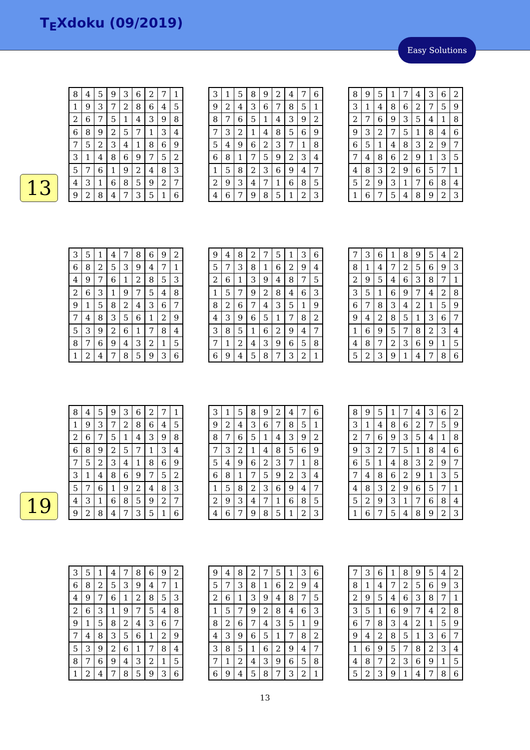T<sub>E</sub>Xdoku (09/2019)
Easy Solutions
13
| 8 | 4 | 5 | 9 | 3 | 6 | 2 | 7 | 1 |
| 1 | 9 | 3 | 7 | 2 | 8 | 6 | 4 | 5 |
| 2 | 6 | 7 | 5 | 1 | 4 | 3 | 9 | 8 |
| 6 | 8 | 9 | 2 | 5 | 7 | 1 | 3 | 4 |
| 7 | 5 | 2 | 3 | 4 | 1 | 8 | 6 | 9 |
| 3 | 1 | 4 | 8 | 6 | 9 | 7 | 5 | 2 |
| 5 | 7 | 6 | 1 | 9 | 2 | 4 | 8 | 3 |
| 4 | 3 | 1 | 6 | 8 | 5 | 9 | 2 | 7 |
| 9 | 2 | 8 | 4 | 7 | 3 | 5 | 1 | 6 |
| 3 | 1 | 5 | 8 | 9 | 2 | 4 | 7 | 6 |
| 9 | 2 | 4 | 3 | 6 | 7 | 8 | 5 | 1 |
| 8 | 7 | 6 | 5 | 1 | 4 | 3 | 9 | 2 |
| 7 | 3 | 2 | 1 | 4 | 8 | 5 | 6 | 9 |
| 5 | 4 | 9 | 6 | 2 | 3 | 7 | 1 | 8 |
| 6 | 8 | 1 | 7 | 5 | 9 | 2 | 3 | 4 |
| 1 | 5 | 8 | 2 | 3 | 6 | 9 | 4 | 7 |
| 2 | 9 | 3 | 4 | 7 | 1 | 6 | 8 | 5 |
| 4 | 6 | 7 | 9 | 8 | 5 | 1 | 2 | 3 |
| 8 | 9 | 5 | 1 | 7 | 4 | 3 | 6 | 2 |
| 3 | 1 | 4 | 8 | 6 | 2 | 7 | 5 | 9 |
| 2 | 7 | 6 | 9 | 3 | 5 | 4 | 1 | 8 |
| 9 | 3 | 2 | 7 | 5 | 1 | 8 | 4 | 6 |
| 6 | 5 | 1 | 4 | 8 | 3 | 2 | 9 | 7 |
| 7 | 4 | 8 | 6 | 2 | 9 | 1 | 3 | 5 |
| 4 | 8 | 3 | 2 | 9 | 6 | 5 | 7 | 1 |
| 5 | 2 | 9 | 3 | 1 | 7 | 6 | 8 | 4 |
| 1 | 6 | 7 | 5 | 4 | 8 | 9 | 2 | 3 |
| 3 | 5 | 1 | 4 | 7 | 8 | 6 | 9 | 2 |
| 6 | 8 | 2 | 5 | 3 | 9 | 4 | 7 | 1 |
| 4 | 9 | 7 | 6 | 1 | 2 | 8 | 5 | 3 |
| 2 | 6 | 3 | 1 | 9 | 7 | 5 | 4 | 8 |
| 9 | 1 | 5 | 8 | 2 | 4 | 3 | 6 | 7 |
| 7 | 4 | 8 | 3 | 5 | 6 | 1 | 2 | 9 |
| 5 | 3 | 9 | 2 | 6 | 1 | 7 | 8 | 4 |
| 8 | 7 | 6 | 9 | 4 | 3 | 2 | 1 | 5 |
| 1 | 2 | 4 | 7 | 8 | 5 | 9 | 3 | 6 |
| 9 | 4 | 8 | 2 | 7 | 5 | 1 | 3 | 6 |
| 5 | 7 | 3 | 8 | 1 | 6 | 2 | 9 | 4 |
| 2 | 6 | 1 | 3 | 9 | 4 | 8 | 7 | 5 |
| 1 | 5 | 7 | 9 | 2 | 8 | 4 | 6 | 3 |
| 8 | 2 | 6 | 7 | 4 | 3 | 5 | 1 | 9 |
| 4 | 3 | 9 | 6 | 5 | 1 | 7 | 8 | 2 |
| 3 | 8 | 5 | 1 | 6 | 2 | 9 | 4 | 7 |
| 7 | 1 | 2 | 4 | 3 | 9 | 6 | 5 | 8 |
| 6 | 9 | 4 | 5 | 8 | 7 | 3 | 2 | 1 |
| 7 | 3 | 6 | 1 | 8 | 9 | 5 | 4 | 2 |
| 8 | 1 | 4 | 7 | 2 | 5 | 6 | 9 | 3 |
| 2 | 9 | 5 | 4 | 6 | 3 | 8 | 7 | 1 |
| 3 | 5 | 1 | 6 | 9 | 7 | 4 | 2 | 8 |
| 6 | 7 | 8 | 3 | 4 | 2 | 1 | 5 | 9 |
| 9 | 4 | 2 | 8 | 5 | 1 | 3 | 6 | 7 |
| 1 | 6 | 9 | 5 | 7 | 8 | 2 | 3 | 4 |
| 4 | 8 | 7 | 2 | 3 | 6 | 9 | 1 | 5 |
| 5 | 2 | 3 | 9 | 1 | 4 | 7 | 8 | 6 |
19
| 8 | 4 | 5 | 9 | 3 | 6 | 2 | 7 | 1 |
| 1 | 9 | 3 | 7 | 2 | 8 | 6 | 4 | 5 |
| 2 | 6 | 7 | 5 | 1 | 4 | 3 | 9 | 8 |
| 6 | 8 | 9 | 2 | 5 | 7 | 1 | 3 | 4 |
| 7 | 5 | 2 | 3 | 4 | 1 | 8 | 6 | 9 |
| 3 | 1 | 4 | 8 | 6 | 9 | 7 | 5 | 2 |
| 5 | 7 | 6 | 1 | 9 | 2 | 4 | 8 | 3 |
| 4 | 3 | 1 | 6 | 8 | 5 | 9 | 2 | 7 |
| 9 | 2 | 8 | 4 | 7 | 3 | 5 | 1 | 6 |
| 3 | 1 | 5 | 8 | 9 | 2 | 4 | 7 | 6 |
| 9 | 2 | 4 | 3 | 6 | 7 | 8 | 5 | 1 |
| 8 | 7 | 6 | 5 | 1 | 4 | 3 | 9 | 2 |
| 7 | 3 | 2 | 1 | 4 | 8 | 5 | 6 | 9 |
| 5 | 4 | 9 | 6 | 2 | 3 | 7 | 1 | 8 |
| 6 | 8 | 1 | 7 | 5 | 9 | 2 | 3 | 4 |
| 1 | 5 | 8 | 2 | 3 | 6 | 9 | 4 | 7 |
| 2 | 9 | 3 | 4 | 7 | 1 | 6 | 8 | 5 |
| 4 | 6 | 7 | 9 | 8 | 5 | 1 | 2 | 3 |
| 8 | 9 | 5 | 1 | 7 | 4 | 3 | 6 | 2 |
| 3 | 1 | 4 | 8 | 6 | 2 | 7 | 5 | 9 |
| 2 | 7 | 6 | 9 | 3 | 5 | 4 | 1 | 8 |
| 9 | 3 | 2 | 7 | 5 | 1 | 8 | 4 | 6 |
| 6 | 5 | 1 | 4 | 8 | 3 | 2 | 9 | 7 |
| 7 | 4 | 8 | 6 | 2 | 9 | 1 | 3 | 5 |
| 4 | 8 | 3 | 2 | 9 | 6 | 5 | 7 | 1 |
| 5 | 2 | 9 | 3 | 1 | 7 | 6 | 8 | 4 |
| 1 | 6 | 7 | 5 | 4 | 8 | 9 | 2 | 3 |
| 3 | 5 | 1 | 4 | 7 | 8 | 6 | 9 | 2 |
| 6 | 8 | 2 | 5 | 3 | 9 | 4 | 7 | 1 |
| 4 | 9 | 7 | 6 | 1 | 2 | 8 | 5 | 3 |
| 2 | 6 | 3 | 1 | 9 | 7 | 5 | 4 | 8 |
| 9 | 1 | 5 | 8 | 2 | 4 | 3 | 6 | 7 |
| 7 | 4 | 8 | 3 | 5 | 6 | 1 | 2 | 9 |
| 5 | 3 | 9 | 2 | 6 | 1 | 7 | 8 | 4 |
| 8 | 7 | 6 | 9 | 4 | 3 | 2 | 1 | 5 |
| 1 | 2 | 4 | 7 | 8 | 5 | 9 | 3 | 6 |
| 9 | 4 | 8 | 2 | 7 | 5 | 1 | 3 | 6 |
| 5 | 7 | 3 | 8 | 1 | 6 | 2 | 9 | 4 |
| 2 | 6 | 1 | 3 | 9 | 4 | 8 | 7 | 5 |
| 1 | 5 | 7 | 9 | 2 | 8 | 4 | 6 | 3 |
| 8 | 2 | 6 | 7 | 4 | 3 | 5 | 1 | 9 |
| 4 | 3 | 9 | 6 | 5 | 1 | 7 | 8 | 2 |
| 3 | 8 | 5 | 1 | 6 | 2 | 9 | 4 | 7 |
| 7 | 1 | 2 | 4 | 3 | 9 | 6 | 5 | 8 |
| 6 | 9 | 4 | 5 | 8 | 7 | 3 | 2 | 1 |
| 7 | 3 | 6 | 1 | 8 | 9 | 5 | 4 | 2 |
| 8 | 1 | 4 | 7 | 2 | 5 | 6 | 9 | 3 |
| 2 | 9 | 5 | 4 | 6 | 3 | 8 | 7 | 1 |
| 3 | 5 | 1 | 6 | 9 | 7 | 4 | 2 | 8 |
| 6 | 7 | 8 | 3 | 4 | 2 | 1 | 5 | 9 |
| 9 | 4 | 2 | 8 | 5 | 1 | 3 | 6 | 7 |
| 1 | 6 | 9 | 5 | 7 | 8 | 2 | 3 | 4 |
| 4 | 8 | 7 | 2 | 3 | 6 | 9 | 1 | 5 |
| 5 | 2 | 3 | 9 | 1 | 4 | 7 | 8 | 6 |
13